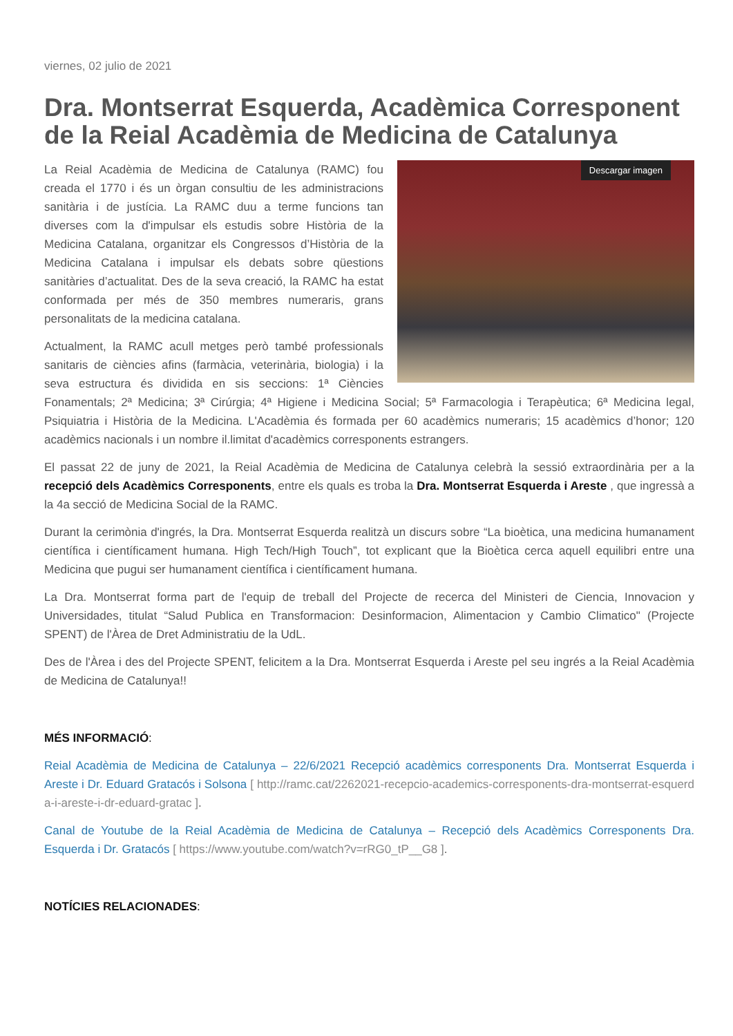viernes, 02 julio de 2021
Dra. Montserrat Esquerda, Acadèmica Corresponent de la Reial Acadèmia de Medicina de Catalunya
Descargar imagen
La Reial Acadèmia de Medicina de Catalunya (RAMC) fou creada el 1770 i és un òrgan consultiu de les administracions sanitària i de justícia. La RAMC duu a terme funcions tan diverses com la d'impulsar els estudis sobre Història de la Medicina Catalana, organitzar els Congressos d’Història de la Medicina Catalana i impulsar els debats sobre qüestions sanitàries d’actualitat. Des de la seva creació, la RAMC ha estat conformada per més de 350 membres numeraris, grans personalitats de la medicina catalana.
Actualment, la RAMC acull metges però també professionals sanitaris de ciències afins (farmàcia, veterinària, biologia) i la seva estructura és dividida en sis seccions: 1ª Ciències Fonamentals; 2ª Medicina; 3ª Cirúrgia; 4ª Higiene i Medicina Social; 5ª Farmacologia i Terapèutica; 6ª Medicina legal, Psiquiatria i Història de la Medicina. L'Acadèmia és formada per 60 acadèmics numeraris; 15 acadèmics d’honor; 120 acadèmics nacionals i un nombre il.limitat d'acadèmics corresponents estrangers.
El passat 22 de juny de 2021, la Reial Acadèmia de Medicina de Catalunya celebrà la sessió extraordinària per a la recepció dels Acadèmics Corresponents, entre els quals es troba la Dra. Montserrat Esquerda i Areste , que ingressà a la 4a secció de Medicina Social de la RAMC.
Durant la cerimònia d'ingrés, la Dra. Montserrat Esquerda realitzà un discurs sobre “La bioètica, una medicina humanament científica i científicament humana. High Tech/High Touch”, tot explicant que la Bioètica cerca aquell equilibri entre una Medicina que pugui ser humanament científica i científicament humana.
La Dra. Montserrat forma part de l'equip de treball del Projecte de recerca del Ministeri de Ciencia, Innovacion y Universidades, titulat “Salud Publica en Transformacion: Desinformacion, Alimentacion y Cambio Climatico" (Projecte SPENT) de l'Àrea de Dret Administratiu de la UdL.
Des de l'Àrea i des del Projecte SPENT, felicitem a la Dra. Montserrat Esquerda i Areste pel seu ingrés a la Reial Acadèmia de Medicina de Catalunya!!
MÉS INFORMACIÓ:
Reial Acadèmia de Medicina de Catalunya – 22/6/2021 Recepció acadèmics corresponents Dra. Montserrat Esquerda i Areste i Dr. Eduard Gratacós i Solsona [ http://ramc.cat/2262021-recepcio-academics-corresponents-dra-montserrat-esquerda-i-areste-i-dr-eduard-gratac ].
Canal de Youtube de la Reial Acadèmia de Medicina de Catalunya – Recepció dels Acadèmics Corresponents Dra. Esquerda i Dr. Gratacós [ https://www.youtube.com/watch?v=rRG0_tP__G8 ].
NOTÍCIES RELACIONADES: